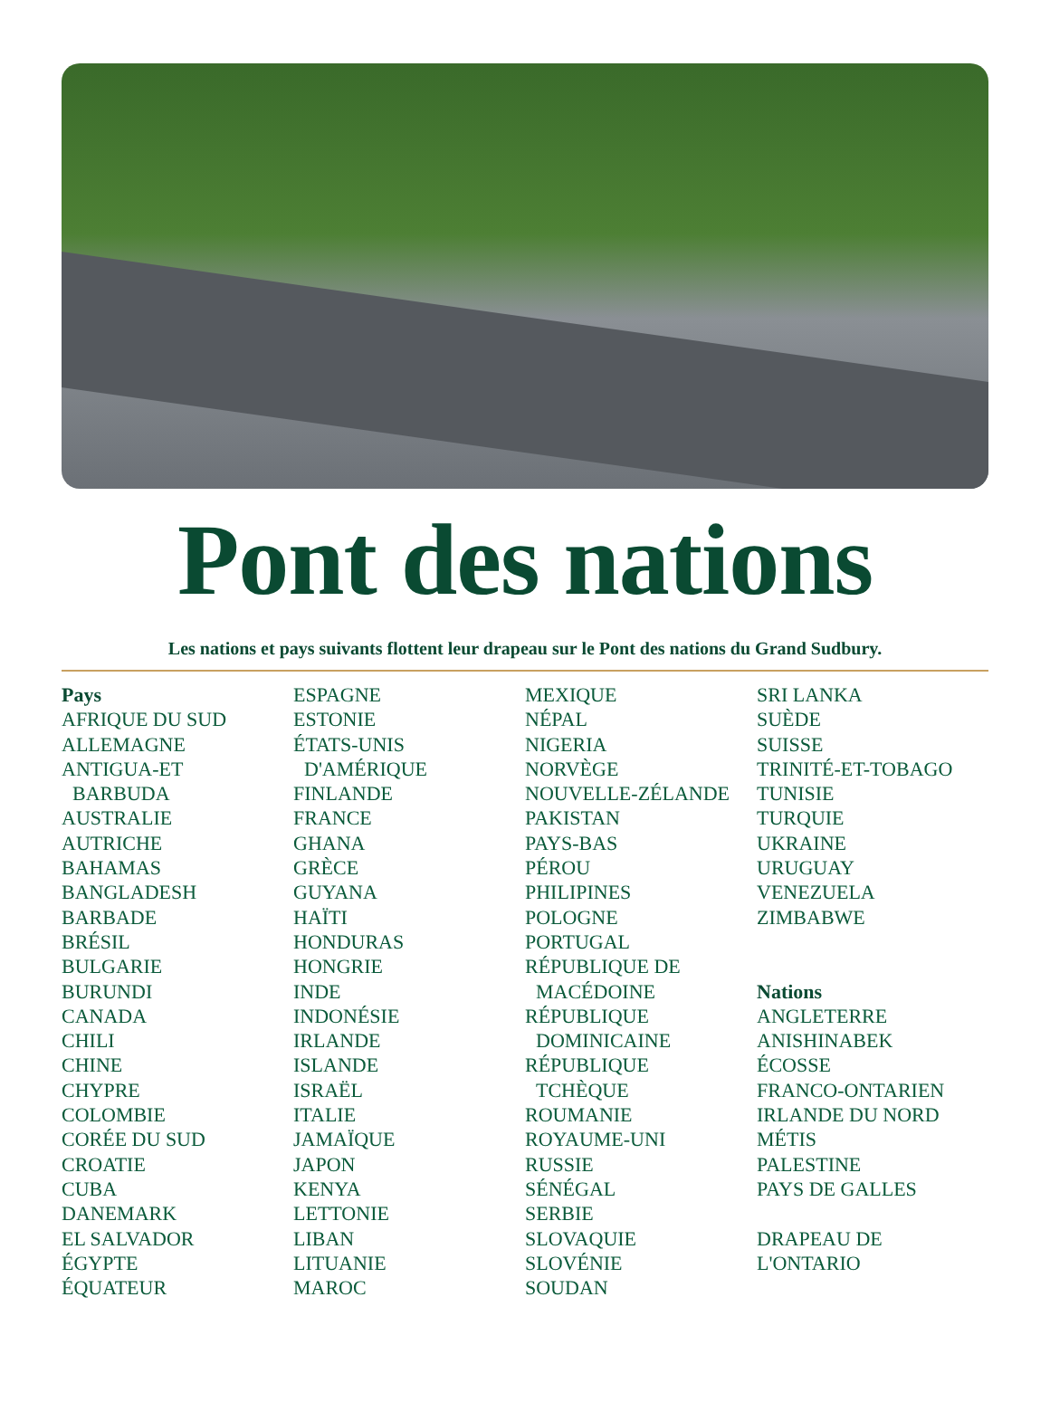Pont des nations
Les nations et pays suivants flottent leur drapeau sur le Pont des nations du Grand Sudbury.
Pays
AFRIQUE DU SUD
ALLEMAGNE
ANTIGUA-ET
BARBUDA
AUSTRALIE
AUTRICHE
BAHAMAS
BANGLADESH
BARBADE
BRÉSIL
BULGARIE
BURUNDI
CANADA
CHILI
CHINE
CHYPRE
COLOMBIE
CORÉE DU SUD
CROATIE
CUBA
DANEMARK
EL SALVADOR
ÉGYPTE
ÉQUATEUR
ESPAGNE
ESTONIE
ÉTATS-UNIS
D'AMÉRIQUE
FINLANDE
FRANCE
GHANA
GRÈCE
GUYANA
HAÏTI
HONDURAS
HONGRIE
INDE
INDONÉSIE
IRLANDE
ISLANDE
ISRAËL
ITALIE
JAMAÏQUE
JAPON
KENYA
LETTONIE
LIBAN
LITUANIE
MAROC
MEXIQUE
NÉPAL
NIGERIA
NORVÈGE
NOUVELLE-ZÉLANDE
PAKISTAN
PAYS-BAS
PÉROU
PHILIPINES
POLOGNE
PORTUGAL
RÉPUBLIQUE DE
MACÉDOINE
RÉPUBLIQUE
DOMINICAINE
RÉPUBLIQUE
TCHÈQUE
ROUMANIE
ROYAUME-UNI
RUSSIE
SÉNÉGAL
SERBIE
SLOVAQUIE
SLOVÉNIE
SOUDAN
SRI LANKA
SUÈDE
SUISSE
TRINITÉ-ET-TOBAGO
TUNISIE
TURQUIE
UKRAINE
URUGUAY
VENEZUELA
ZIMBABWE
Nations
ANGLETERRE
ANISHINABEK
ÉCOSSE
FRANCO-ONTARIEN
IRLANDE DU NORD
MÉTIS
PALESTINE
PAYS DE GALLES
DRAPEAU DE
L'ONTARIO